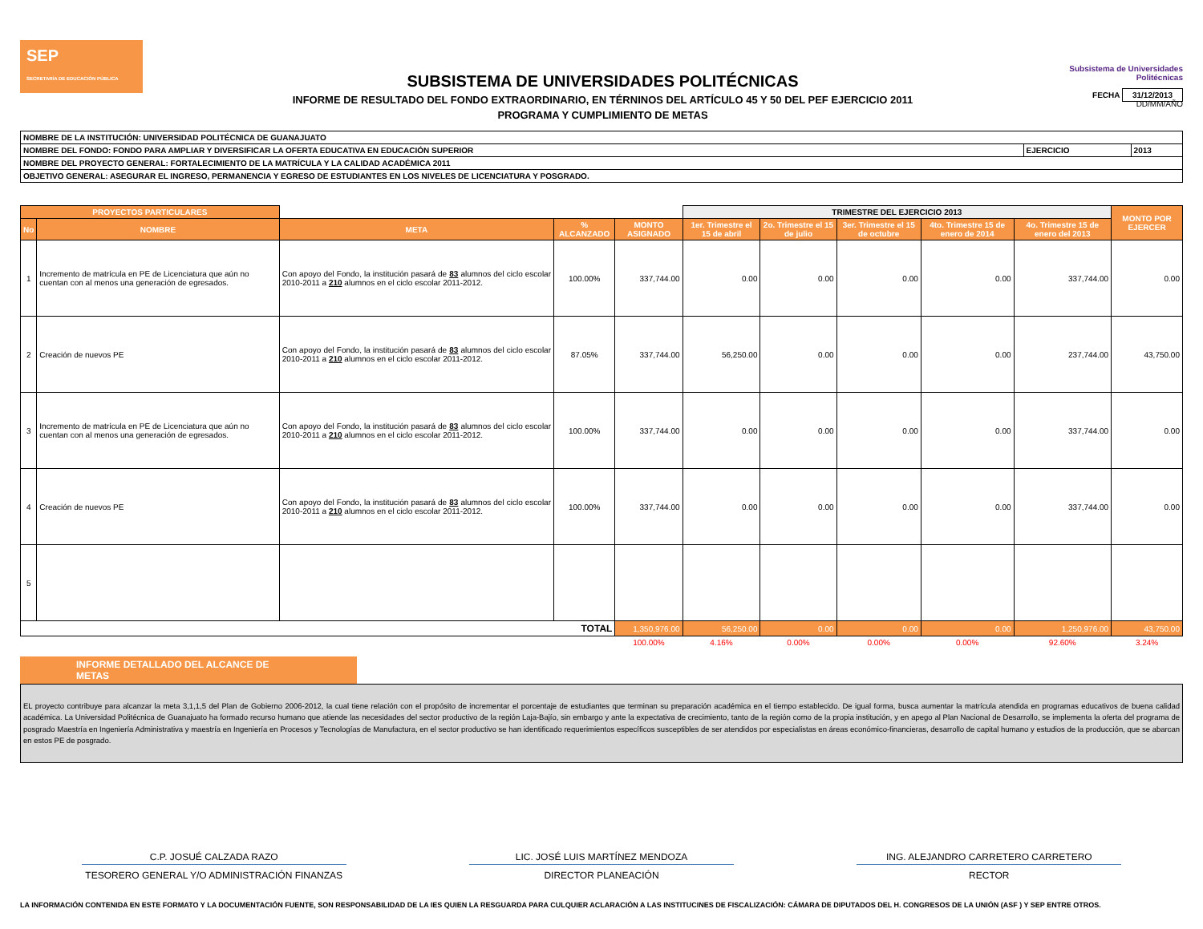SEP
SECRETARÍA DE EDUCACIÓN PÚBLICA
SUBSISTEMA DE UNIVERSIDADES POLITÉCNICAS
INFORME DE RESULTADO DEL FONDO EXTRAORDINARIO, EN TÉRNINOS DEL ARTÍCULO 45 Y 50 DEL PEF EJERCICIO 2011
PROGRAMA Y CUMPLIMIENTO DE METAS
Subsistema de Universidades Politécnicas
FECHA 31/12/2013
DD/MM/AÑO
| NOMBRE DE LA INSTITUCIÓN: UNIVERSIDAD POLITÉCNICA DE GUANAJUATO | | |
| NOMBRE DEL FONDO: FONDO PARA AMPLIAR Y DIVERSIFICAR LA OFERTA EDUCATIVA EN EDUCACIÓN SUPERIOR | EJERCICIO | 2013 |
| NOMBRE DEL PROYECTO GENERAL: FORTALECIMIENTO DE LA MATRÍCULA Y LA CALIDAD ACADÉMICA 2011 | | |
| OBJETIVO GENERAL: ASEGURAR EL INGRESO, PERMANENCIA Y EGRESO DE ESTUDIANTES EN LOS NIVELES DE LICENCIATURA Y POSGRADO. | | |
| PROYECTOS PARTICULARES | | | | | TRIMESTRE DEL EJERCICIO 2013 | | | | | MONTO POR EJERCER |
| --- | --- | --- | --- | --- | --- | --- | --- | --- | --- | --- |
| No | NOMBRE | META | % ALCANZADO | MONTO ASIGNADO | 1er. Trimestre el 15 de abril | 2o. Trimestre el 15 de julio | 3er. Trimestre el 15 de octubre | 4to. Trimestre 15 de enero de 2014 | 4o. Trimestre 15 de enero del 2013 | |
| 1 | Incremento de matrícula en PE de Licenciatura que aún no cuentan con al menos una generación de egresados. | Con apoyo del Fondo, la institución pasará de 83 alumnos del ciclo escolar 2010-2011 a 210 alumnos en el ciclo escolar 2011-2012. | 100.00% | 337,744.00 | 0.00 | 0.00 | 0.00 | 0.00 | 337,744.00 | 0.00 |
| 2 | Creación de nuevos PE | Con apoyo del Fondo, la institución pasará de 83 alumnos del ciclo escolar 2010-2011 a 210 alumnos en el ciclo escolar 2011-2012. | 87.05% | 337,744.00 | 56,250.00 | 0.00 | 0.00 | 0.00 | 237,744.00 | 43,750.00 |
| 3 | Incremento de matrícula en PE de Licenciatura que aún no cuentan con al menos una generación de egresados. | Con apoyo del Fondo, la institución pasará de 83 alumnos del ciclo escolar 2010-2011 a 210 alumnos en el ciclo escolar 2011-2012. | 100.00% | 337,744.00 | 0.00 | 0.00 | 0.00 | 0.00 | 337,744.00 | 0.00 |
| 4 | Creación de nuevos PE | Con apoyo del Fondo, la institución pasará de 83 alumnos del ciclo escolar 2010-2011 a 210 alumnos en el ciclo escolar 2011-2012. | 100.00% | 337,744.00 | 0.00 | 0.00 | 0.00 | 0.00 | 337,744.00 | 0.00 |
| 5 | | | | | | | | | | |
| TOTAL | | | | 1,350,976.00 | 56,250.00 | 0.00 | 0.00 | 0.00 | 1,250,976.00 | 43,750.00 |
| | | | | 100.00% | 4.16% | 0.00% | 0.00% | 0.00% | 92.60% | 3.24% |
INFORME DETALLADO DEL ALCANCE DE METAS
EL proyecto contribuye para alcanzar la meta 3,1,1,5 del Plan de Gobierno 2006-2012, la cual tiene relación con el propósito de incrementar el porcentaje de estudiantes que terminan su preparación académica en el tiempo establecido. De igual forma, busca aumentar la matrícula atendida en programas educativos de buena calidad académica. La Universidad Politécnica de Guanajuato ha formado recurso humano que atiende las necesidades del sector productivo de la región Laja-Bajío, sin embargo y ante la expectativa de crecimiento, tanto de la región como de la propia institución, y en apego al Plan Nacional de Desarrollo, se implementa la oferta del programa de posgrado Maestría en Ingeniería Administrativa y maestría en Ingeniería en Procesos y Tecnologías de Manufactura, en el sector productivo se han identificado requerimientos específicos susceptibles de ser atendidos por especialistas en áreas económico-financieras, desarrollo de capital humano y estudios de la producción, que se abarcan en estos PE de posgrado.
C.P. JOSUÉ CALZADA RAZO
TESORERO GENERAL Y/O ADMINISTRACIÓN FINANZAS
LIC. JOSÉ LUIS MARTÍNEZ MENDOZA
DIRECTOR PLANEACIÓN
ING. ALEJANDRO CARRETERO CARRETERO
RECTOR
LA INFORMACIÓN CONTENIDA EN ESTE FORMATO Y LA DOCUMENTACIÓN FUENTE, SON RESPONSABILIDAD DE LA IES QUIEN LA RESGUARDA PARA CULQUIER ACLARACIÓN A LAS INSTITUCINES DE FISCALIZACIÓN: CÁMARA DE DIPUTADOS DEL H. CONGRESOS DE LA UNIÓN (ASF ) Y SEP ENTRE OTROS.